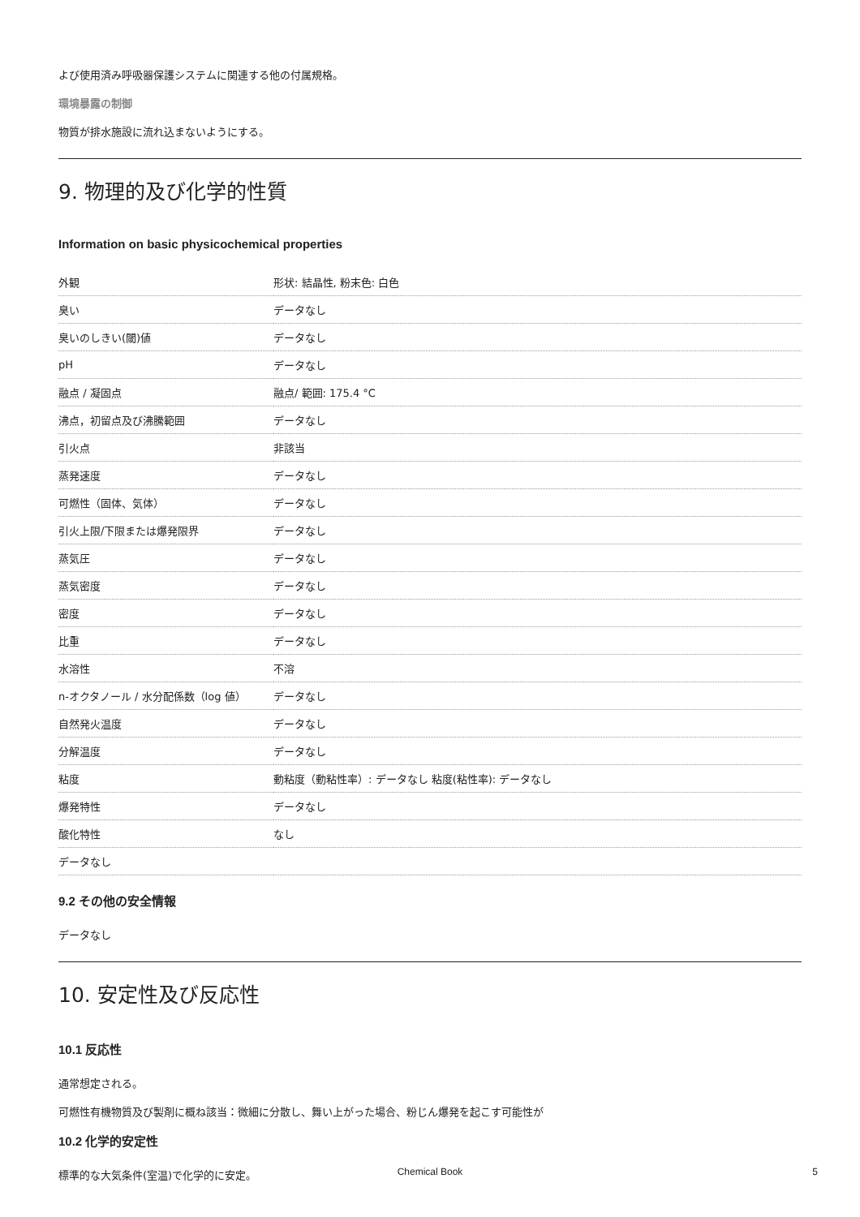よび使用済み呼吸器保護システムに関連する他の付属規格。
環境暴露の制御
物質が排水施設に流れ込まないようにする。
9. 物理的及び化学的性質
Information on basic physicochemical properties
| 外観 | 形状: 結晶性, 粉末色: 白色 |
| 臭い | データなし |
| 臭いのしきい(閾)値 | データなし |
| pH | データなし |
| 融点 / 凝固点 | 融点/ 範囲: 175.4 °C |
| 沸点，初留点及び沸騰範囲 | データなし |
| 引火点 | 非該当 |
| 蒸発速度 | データなし |
| 可燃性（固体、気体） | データなし |
| 引火上限/下限または爆発限界 | データなし |
| 蒸気圧 | データなし |
| 蒸気密度 | データなし |
| 密度 | データなし |
| 比重 | データなし |
| 水溶性 | 不溶 |
| n-オクタノール / 水分配係数（log 値） | データなし |
| 自然発火温度 | データなし |
| 分解温度 | データなし |
| 粘度 | 動粘度（動粘性率）: データなし 粘度(粘性率): データなし |
| 爆発特性 | データなし |
| 酸化特性 | なし |
| データなし | |
9.2 その他の安全情報
データなし
10. 安定性及び反応性
10.1 反応性
通常想定される。
可燃性有機物質及び製剤に概ね該当：微細に分散し、舞い上がった場合、粉じん爆発を起こす可能性が
10.2 化学的安定性
標準的な大気条件(室温)で化学的に安定。
Chemical Book 5